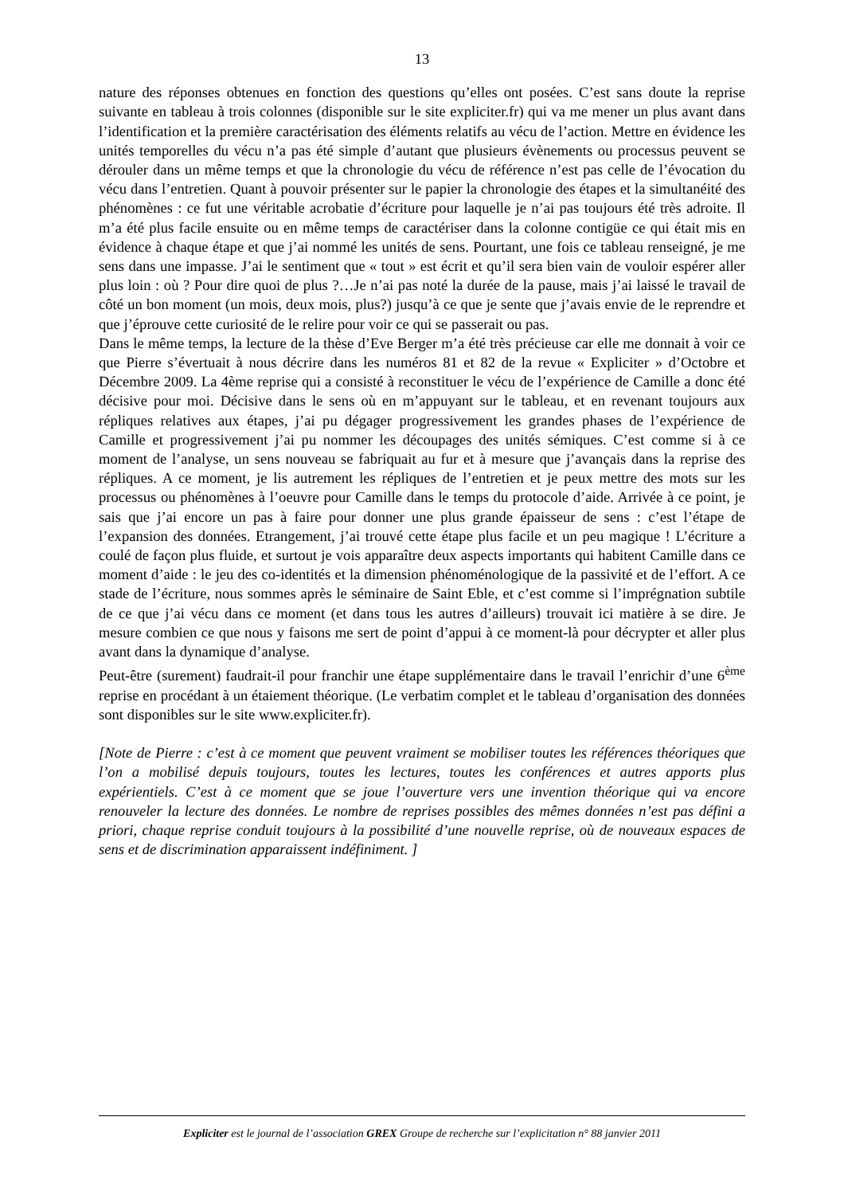13
nature des réponses obtenues en fonction des questions qu’elles ont posées. C’est sans doute la reprise suivante en tableau à trois colonnes (disponible sur le site expliciter.fr) qui va me mener un plus avant dans l’identification et la première caractérisation des éléments relatifs au vécu de l’action. Mettre en évidence les unités temporelles du vécu n’a pas été simple d’autant que plusieurs évènements ou processus peuvent se dérouler dans un même temps et que la chronologie du vécu de référence n’est pas celle de l’évocation du vécu dans l’entretien. Quant à pouvoir présenter sur le papier la chronologie des étapes et la simultanéité des phénomènes : ce fut une véritable acrobatie d’écriture pour laquelle je n’ai pas toujours été très adroite. Il m’a été plus facile ensuite ou en même temps de caractériser dans la colonne contigüe ce qui était mis en évidence à chaque étape et que j’ai nommé les unités de sens. Pourtant, une fois ce tableau renseigné, je me sens dans une impasse. J’ai le sentiment que « tout » est écrit et qu’il sera bien vain de vouloir espérer aller plus loin : où ? Pour dire quoi de plus ?…Je n’ai pas noté la durée de la pause, mais j’ai laissé le travail de côté un bon moment (un mois, deux mois, plus?) jusqu’à ce que je sente que j’avais envie de le reprendre et que j’éprouve cette curiosité de le relire pour voir ce qui se passerait ou pas.
Dans le même temps, la lecture de la thèse d’Eve Berger m’a été très précieuse car elle me donnait à voir ce que Pierre s’évertuait à nous décrire dans les numéros 81 et 82 de la revue « Expliciter » d’Octobre et Décembre 2009. La 4ème reprise qui a consisté à reconstituer le vécu de l’expérience de Camille a donc été décisive pour moi. Décisive dans le sens où en m’appuyant sur le tableau, et en revenant toujours aux répliques relatives aux étapes, j’ai pu dégager progressivement les grandes phases de l’expérience de Camille et progressivement j’ai pu nommer les découpages des unités sémiques. C’est comme si à ce moment de l’analyse, un sens nouveau se fabriquait au fur et à mesure que j’avançais dans la reprise des répliques. A ce moment, je lis autrement les répliques de l’entretien et je peux mettre des mots sur les processus ou phénomènes à l’oeuvre pour Camille dans le temps du protocole d’aide. Arrivée à ce point, je sais que j’ai encore un pas à faire pour donner une plus grande épaisseur de sens : c’est l’étape de l’expansion des données. Etrangement, j’ai trouvé cette étape plus facile et un peu magique ! L’écriture a coulé de façon plus fluide, et surtout je vois apparaître deux aspects importants qui habitent Camille dans ce moment d’aide : le jeu des co-identités et la dimension phénoménologique de la passivité et de l’effort. A ce stade de l’écriture, nous sommes après le séminaire de Saint Eble, et c’est comme si l’imprégnation subtile de ce que j’ai vécu dans ce moment (et dans tous les autres d’ailleurs) trouvait ici matière à se dire. Je mesure combien ce que nous y faisons me sert de point d’appui à ce moment-là pour décrypter et aller plus avant dans la dynamique d’analyse.
Peut-être (surement) faudrait-il pour franchir une étape supplémentaire dans le travail l’enrichir d’une 6<sup>ème</sup> reprise en procédant à un étaiement théorique. (Le verbatim complet et le tableau d’organisation des données sont disponibles sur le site www.expliciter.fr).
[Note de Pierre : c’est à ce moment que peuvent vraiment se mobiliser toutes les références théoriques que l’on a mobilisé depuis toujours, toutes les lectures, toutes les conférences et autres apports plus expérientiels. C’est à ce moment que se joue l’ouverture vers une invention théorique qui va encore renouveler la lecture des données. Le nombre de reprises possibles des mêmes données n’est pas défini a priori, chaque reprise conduit toujours à la possibilité d’une nouvelle reprise, où de nouveaux espaces de sens et de discrimination apparaissent indéfiniment. ]
Expliciter est le journal de l’association GREX Groupe de recherche sur l’explicitation n° 88 janvier 2011